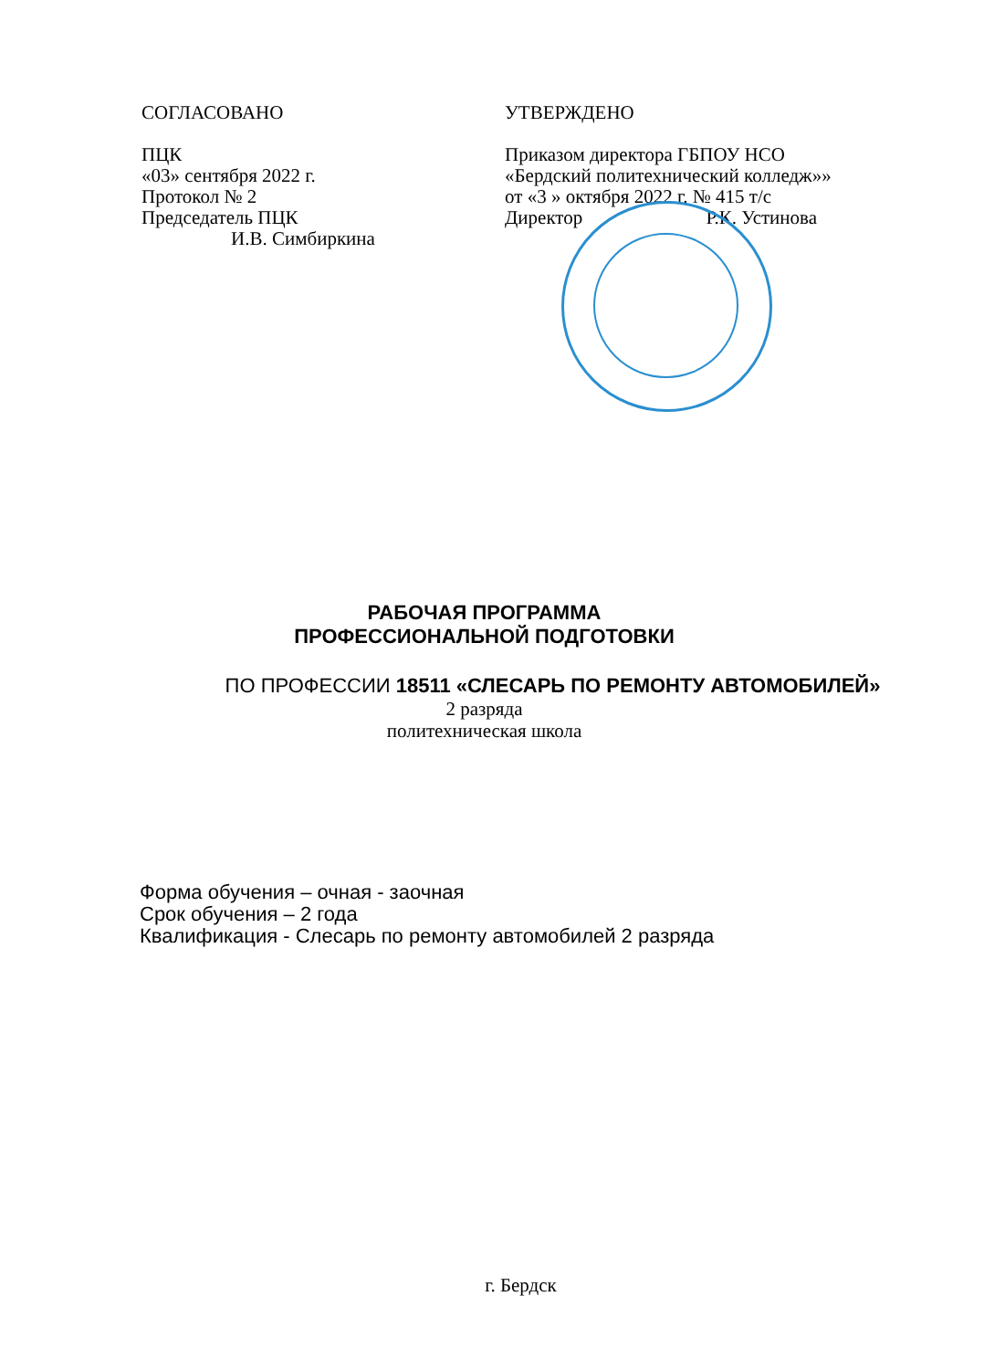СОГЛАСОВАНО
ПЦК
«03» сентября 2022 г.
Протокол № 2
Председатель ПЦК
И.В. Симбиркина
УТВЕРЖДЕНО
Приказом директора ГБПОУ НСО
«Бердский политехнический колледж»»
от «3 » октября 2022 г. № 415 т/с
Директор Р.К. Устинова
РАБОЧАЯ ПРОГРАММА
ПРОФЕССИОНАЛЬНОЙ ПОДГОТОВКИ
ПО ПРОФЕССИИ 18511 «СЛЕСАРЬ ПО РЕМОНТУ АВТОМОБИЛЕЙ»
2 разряда
политехническая школа
Форма обучения – очная - заочная
Срок обучения – 2 года
Квалификация - Слесарь по ремонту автомобилей 2 разряда
г. Бердск